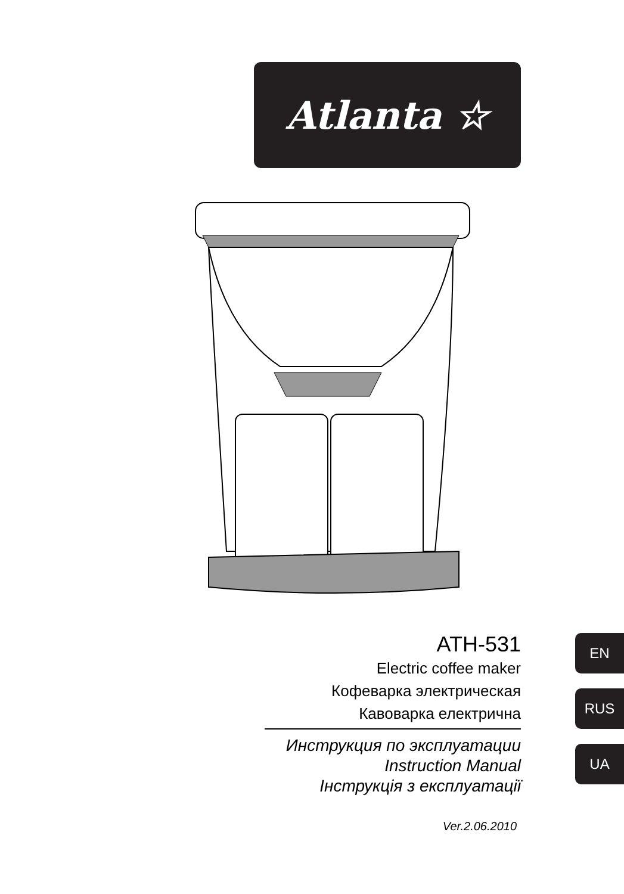Atlanta ☆
ATH-531
Electric coffee maker
Кофеварка электрическая
Кавоварка електрична
Инструкция по эксплуатации
Instruction Manual
Інструкція з експлуатації
Ver.2.06.2010
EN
RUS
UA